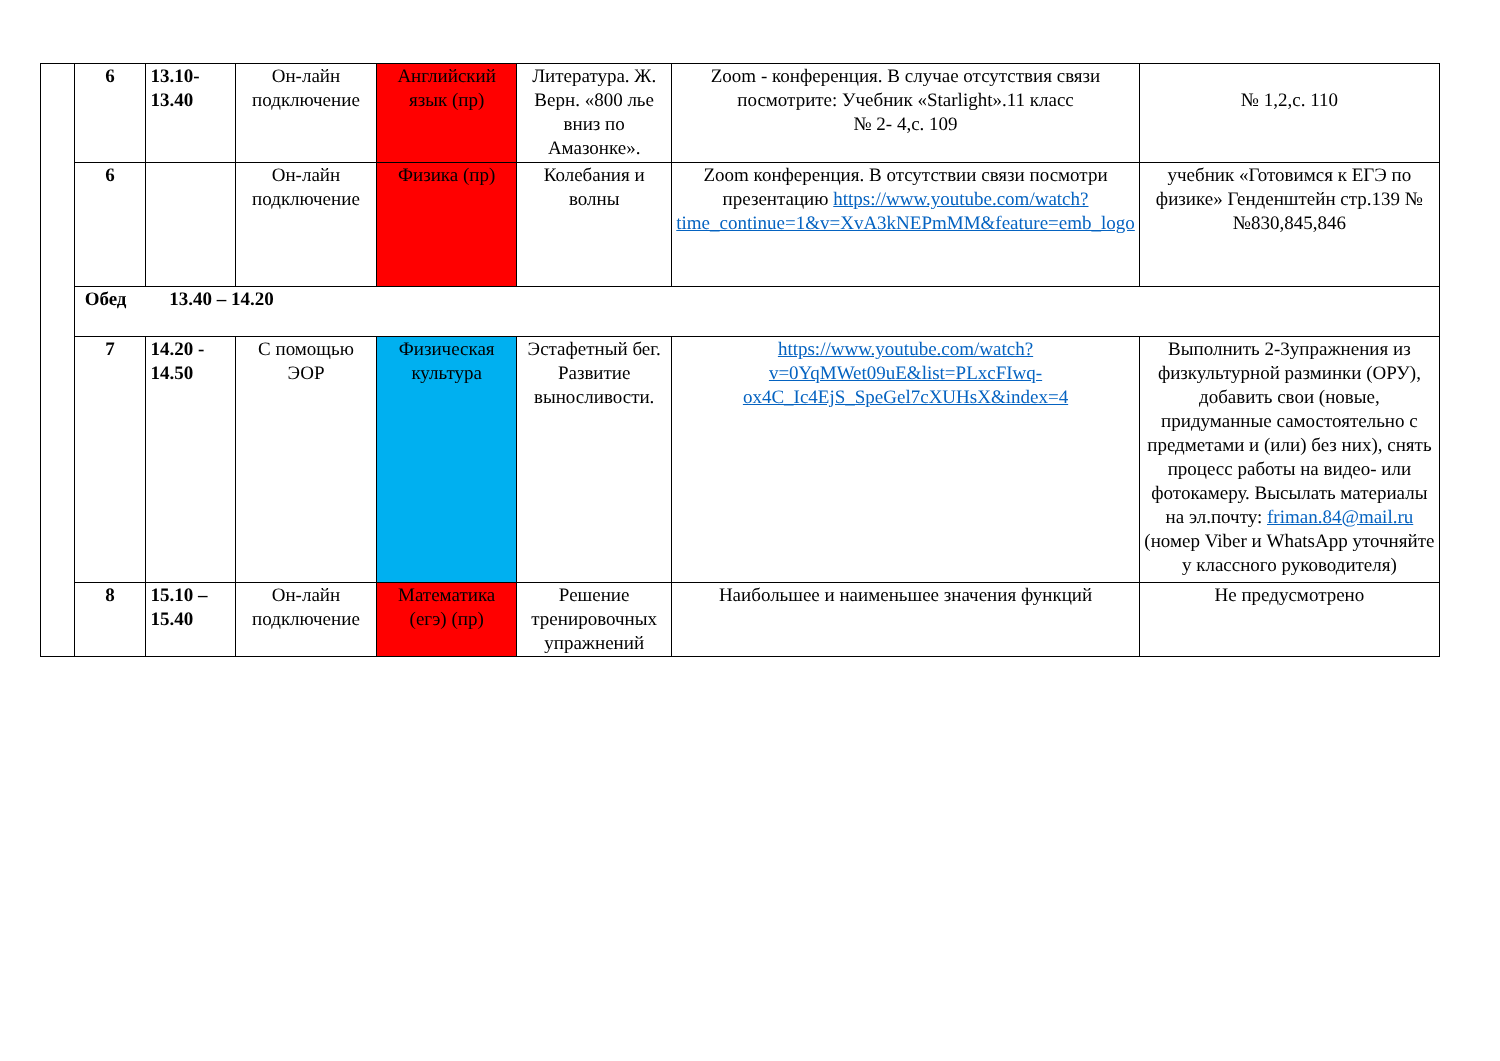| | 6 | 13.10- 13.40 | Он-лайн подключение | Английский язык (пр) | Литература. Ж. Верн. «800 лье вниз по Амазонке». | Zoom - конференция. В случае отсутствия связи посмотрите: Учебник «Starlight».11 класс № 2- 4,с. 109 | № 1,2,с. 110 |
| | 6 | | Он-лайн подключение | Физика (пр) | Колебания и волны | Zoom конференция. В отсутствии связи посмотри презентацию https://www.youtube.com/watch?time_continue=1&v=XvA3kNEPmMM&feature=emb_logo | учебник «Готовимся к ЕГЭ по физике» Генденштейн стр.139 №№830,845,846 |
| | Обед 13.40 – 14.20 | | | | | | |
| | 7 | 14.20 - 14.50 | С помощью ЭОР | Физическая культура | Эстафетный бег. Развитие выносливости. | https://www.youtube.com/watch?v=0YqMWet09uE&list=PLxcFIwq-ox4C_Ic4EjS_SpeGel7cXUHsX&index=4 | Выполнить 2-3упражнения из физкультурной разминки (ОРУ), добавить свои (новые, придуманные самостоятельно с предметами и (или) без них), снять процесс работы на видео- или фотокамеру. Высылать материалы на эл.почту: friman.84@mail.ru (номер Viber и WhatsApp уточняйте у классного руководителя) |
| | 8 | 15.10 – 15.40 | Он-лайн подключение | Математика (егэ) (пр) | Решение тренировочных упражнений | Наибольшее и наименьшее значения функций | Не предусмотрено |